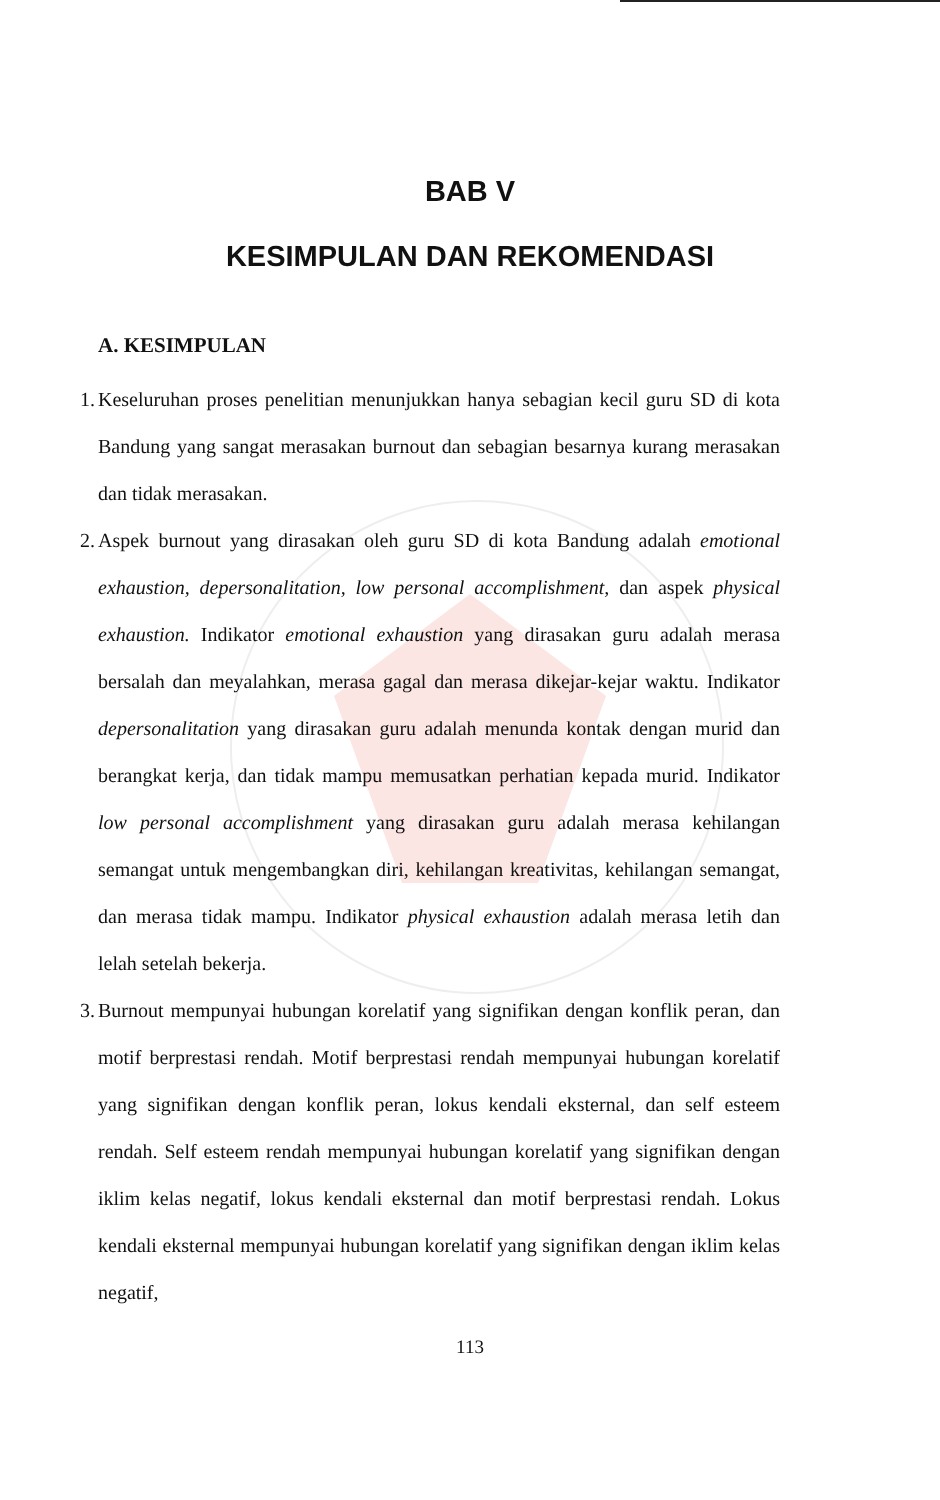BAB V
KESIMPULAN DAN REKOMENDASI
A. KESIMPULAN
1. Keseluruhan proses penelitian menunjukkan hanya sebagian kecil guru SD di kota Bandung yang sangat merasakan burnout dan sebagian besarnya kurang merasakan dan tidak merasakan.
2. Aspek burnout yang dirasakan oleh guru SD di kota Bandung adalah emotional exhaustion, depersonalitation, low personal accomplishment, dan aspek physical exhaustion. Indikator emotional exhaustion yang dirasakan guru adalah merasa bersalah dan meyalahkan, merasa gagal dan merasa dikejar-kejar waktu. Indikator depersonalitation yang dirasakan guru adalah menunda kontak dengan murid dan berangkat kerja, dan tidak mampu memusatkan perhatian kepada murid. Indikator low personal accomplishment yang dirasakan guru adalah merasa kehilangan semangat untuk mengembangkan diri, kehilangan kreativitas, kehilangan semangat, dan merasa tidak mampu. Indikator physical exhaustion adalah merasa letih dan lelah setelah bekerja.
3. Burnout mempunyai hubungan korelatif yang signifikan dengan konflik peran, dan motif berprestasi rendah. Motif berprestasi rendah mempunyai hubungan korelatif yang signifikan dengan konflik peran, lokus kendali eksternal, dan self esteem rendah. Self esteem rendah mempunyai hubungan korelatif yang signifikan dengan iklim kelas negatif, lokus kendali eksternal dan motif berprestasi rendah. Lokus kendali eksternal mempunyai hubungan korelatif yang signifikan dengan iklim kelas negatif,
113